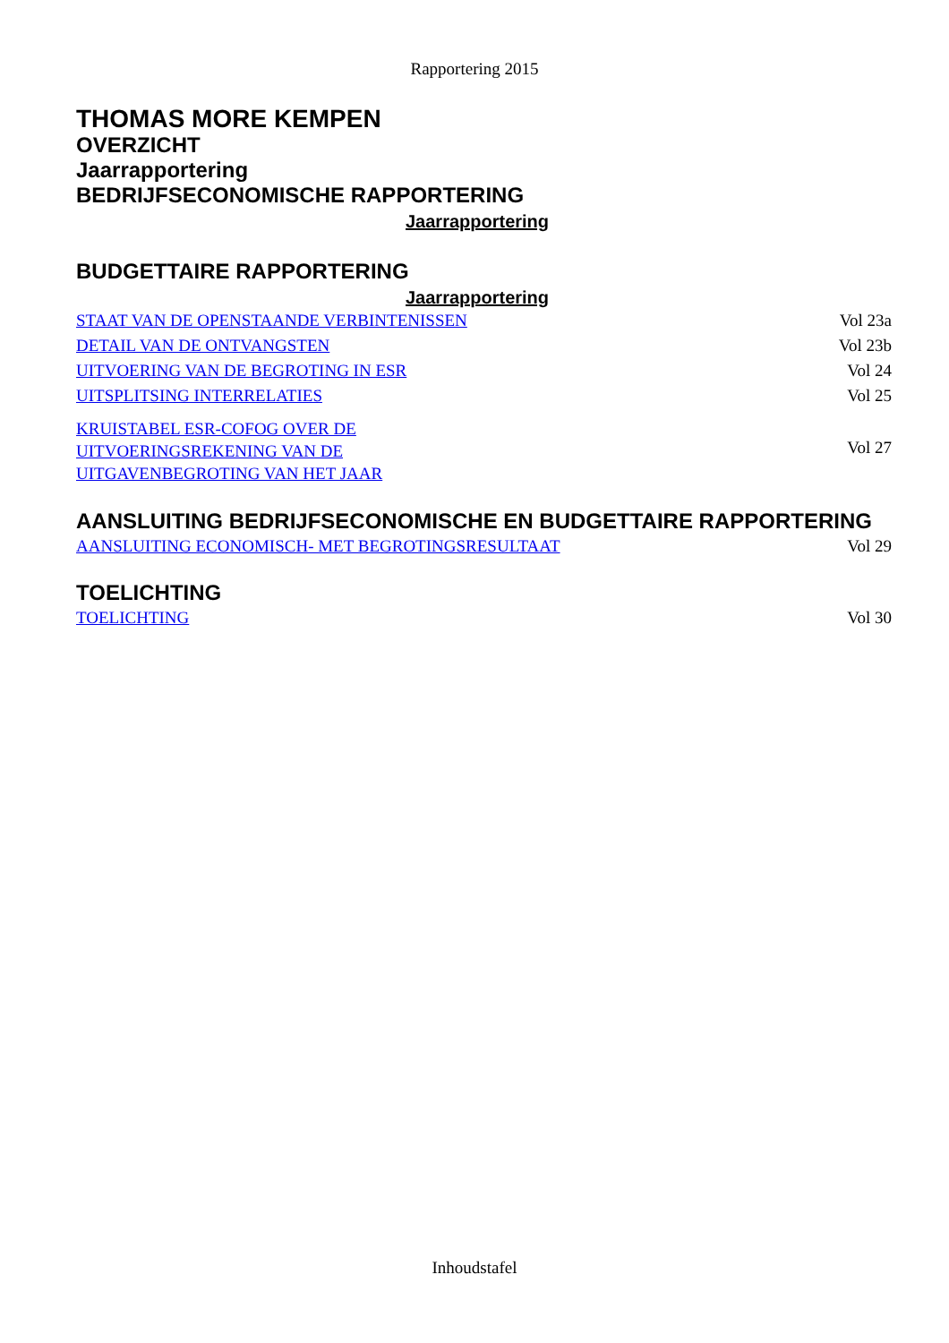Rapportering 2015
THOMAS MORE KEMPEN
OVERZICHT
Jaarrapportering
BEDRIJFSECONOMISCHE RAPPORTERING
Jaarrapportering
BUDGETTAIRE RAPPORTERING
Jaarrapportering
| STAAT VAN DE OPENSTAANDE VERBINTENISSEN | Vol 23a |
| DETAIL VAN DE ONTVANGSTEN | Vol 23b |
| UITVOERING VAN DE BEGROTING IN ESR | Vol 24 |
| UITSPLITSING INTERRELATIES | Vol 25 |
| KRUISTABEL ESR-COFOG OVER DE UITVOERINGSREKENING VAN DE UITGAVENBEGROTING VAN HET JAAR | Vol 27 |
AANSLUITING BEDRIJFSECONOMISCHE EN BUDGETTAIRE RAPPORTERING
| AANSLUITING ECONOMISCH- MET BEGROTINGSRESULTAAT | Vol 29 |
TOELICHTING
| TOELICHTING | Vol 30 |
Inhoudstafel